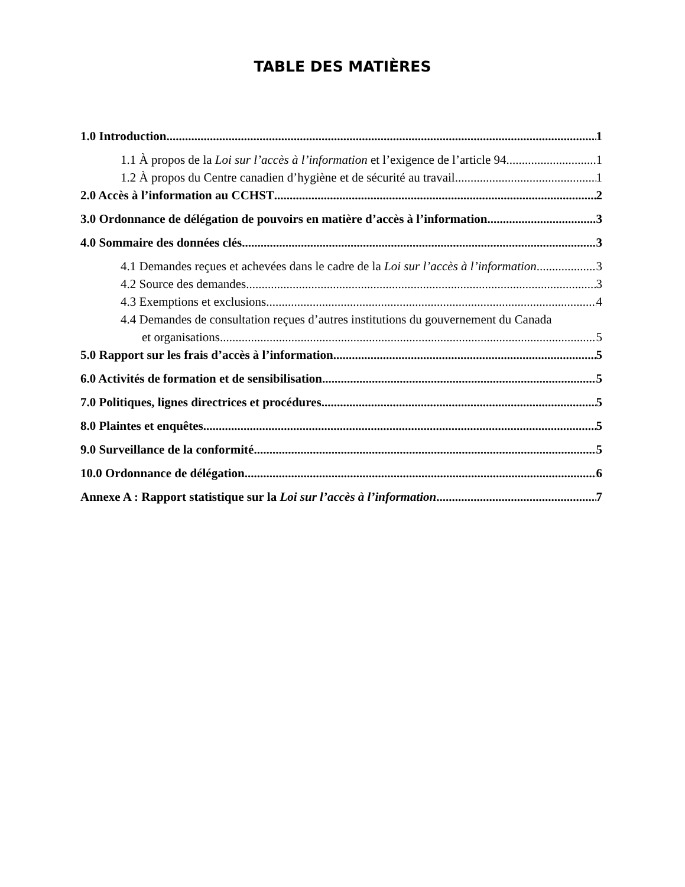TABLE DES MATIÈRES
1.0 Introduction 1
1.1 À propos de la Loi sur l’accès à l’information et l’exigence de l’article 94 1
1.2 À propos du Centre canadien d’hygiène et de sécurité au travail 1
2.0 Accès à l’information au CCHST 2
3.0 Ordonnance de délégation de pouvoirs en matière d’accès à l’information 3
4.0 Sommaire des données clés 3
4.1 Demandes reçues et achevées dans le cadre de la Loi sur l’accès à l’information 3
4.2 Source des demandes 3
4.3 Exemptions et exclusions 4
4.4 Demandes de consultation reçues d’autres institutions du gouvernement du Canada
et organisations 5
5.0 Rapport sur les frais d’accès à l’information 5
6.0 Activités de formation et de sensibilisation 5
7.0 Politiques, lignes directrices et procédures 5
8.0 Plaintes et enquêtes 5
9.0 Surveillance de la conformité 5
10.0 Ordonnance de délégation 6
Annexe A : Rapport statistique sur la Loi sur l’accès à l’information 7